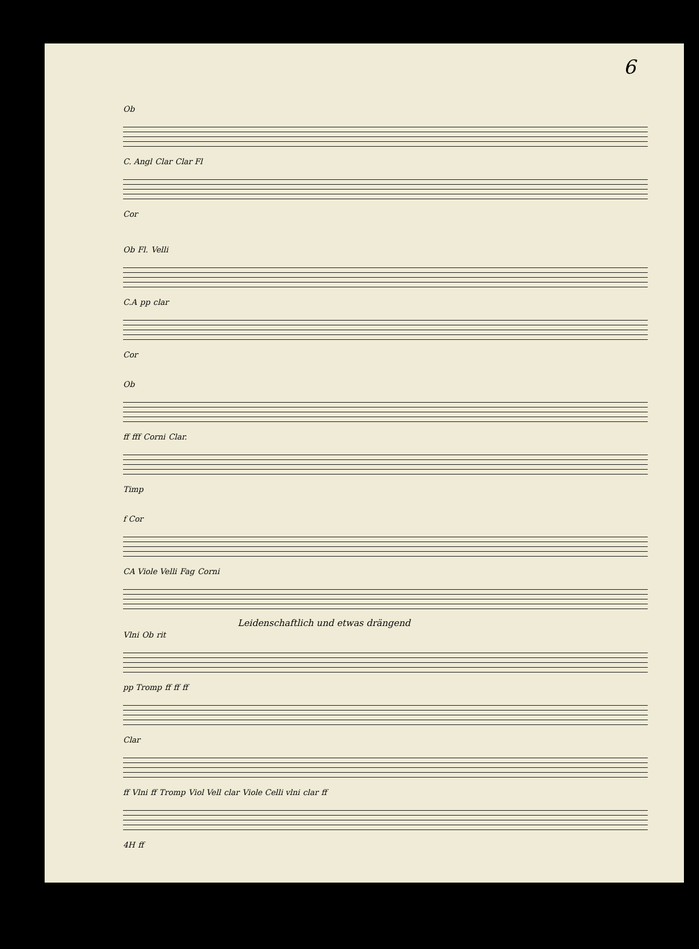6
Ob
C. Angl Clar Clar Fl
Cor
Ob Fl. Velli
C.A pp clar
Cor
Ob
ff fff Corni Clar.
Timp
f Cor
CA Viole Velli Fag Corni
Leidenschaftlich und etwas drängend
Vlni Ob rit
pp Tromp ff ff ff
Clar
ff Vlni ff Tromp Viol Vell clar Viole Celli vlni clar ff
4H ff